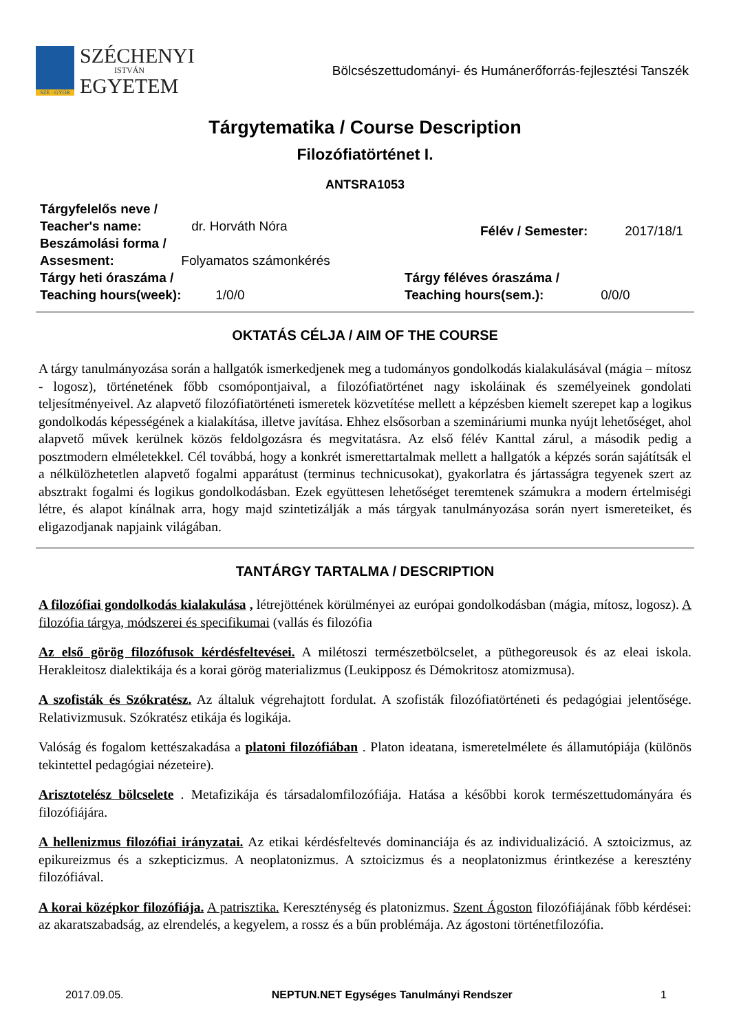SZE · GYŐR
SZÉCHENYI
ISTVÁN
EGYETEM
Bölcsészettudományi- és Humánerőforrás-fejlesztési Tanszék
Tárgytematika / Course Description
Filozófiatörténet I.
ANTSRA1053
Tárgyfelelős neve /
Teacher's name: dr. Horváth Nóra
Beszámolási forma /
Assesment: Folyamatos számonkérés
Félév / Semester: 2017/18/1
Tárgy heti óraszáma /
Teaching hours(week): 1/0/0
Tárgy féléves óraszáma /
Teaching hours(sem.): 0/0/0
OKTATÁS CÉLJA / AIM OF THE COURSE
A tárgy tanulmányozása során a hallgatók ismerkedjenek meg a tudományos gondolkodás kialakulásával (mágia – mítosz - logosz), történetének főbb csomópontjaival, a filozófiatörténet nagy iskoláinak és személyeinek gondolati teljesítményeivel. Az alapvető filozófiatörténeti ismeretek közvetítése mellett a képzésben kiemelt szerepet kap a logikus gondolkodás képességének a kialakítása, illetve javítása. Ehhez elsősorban a szemináriumi munka nyújt lehetőséget, ahol alapvető művek kerülnek közös feldolgozásra és megvitatásra. Az első félév Kanttal zárul, a második pedig a posztmodern elméletekkel. Cél továbbá, hogy a konkrét ismerettartalmak mellett a hallgatók a képzés során sajátítsák el a nélkülözhetetlen alapvető fogalmi apparátust (terminus technicusokat), gyakorlatra és jártasságra tegyenek szert az absztrakt fogalmi és logikus gondolkodásban. Ezek együttesen lehetőséget teremtenek számukra a modern értelmiségi létre, és alapot kínálnak arra, hogy majd szintetizálják a más tárgyak tanulmányozása során nyert ismereteiket, és eligazodjanak napjaink világában.
TANTÁRGY TARTALMA / DESCRIPTION
A filozófiai gondolkodás kialakulása , létrejöttének körülményei az európai gondolkodásban (mágia, mítosz, logosz). A filozófia tárgya, módszerei és specifikumai (vallás és filozófia
Az első görög filozófusok kérdésfeltevései. A milétoszi természetbölcselet, a püthegoreusok és az eleai iskola. Herakleitosz dialektikája és a korai görög materializmus (Leukipposz és Démokritosz atomizmusa).
A szofisták és Szókratész. Az általuk végrehajtott fordulat. A szofisták filozófiatörténeti és pedagógiai jelentősége. Relativizmusuk. Szókratész etikája és logikája.
Valóság és fogalom kettészakadása a platoni filozófiában . Platon ideatana, ismeretelmélete és államutópiája (különös tekintettel pedagógiai nézeteire).
Arisztotelész bölcselete . Metafizikája és társadalomfilozófiája. Hatása a későbbi korok természettudományára és filozófiájára.
A hellenizmus filozófiai irányzatai. Az etikai kérdésfeltevés dominanciája és az individualizáció. A sztoicizmus, az epikureizmus és a szkepticizmus. A neoplatonizmus. A sztoicizmus és a neoplatonizmus érintkezése a keresztény filozófiával.
A korai középkor filozófiája. A patrisztika. Kereszténység és platonizmus. Szent Ágoston filozófiájának főbb kérdései: az akaratszabadság, az elrendelés, a kegyelem, a rossz és a bűn problémája. Az ágostoni történetfilozófia.
2017.09.05. NEPTUN.NET Egységes Tanulmányi Rendszer 1